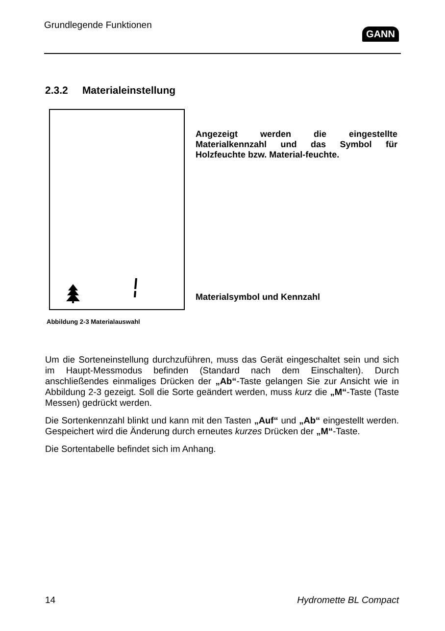Grundlegende Funktionen
GANN
2.3.2 Materialeinstellung
Abbildung 2-3 Materialauswahl
Angezeigt werden die eingestellte Materialkennzahl und das Symbol für Holzfeuchte bzw. Material-feuchte.
Materialsymbol und Kennzahl
Um die Sorteneinstellung durchzuführen, muss das Gerät eingeschaltet sein und sich im Haupt-Messmodus befinden (Standard nach dem Einschalten). Durch anschließendes einmaliges Drücken der „Ab“-Taste gelangen Sie zur Ansicht wie in Abbildung 2-3 gezeigt. Soll die Sorte geändert werden, muss kurz die „M“-Taste (Taste Messen) gedrückt werden.
Die Sortenkennzahl blinkt und kann mit den Tasten „Auf“ und „Ab“ eingestellt werden. Gespeichert wird die Änderung durch erneutes kurzes Drücken der „M“-Taste.
Die Sortentabelle befindet sich im Anhang.
14 Hydromette BL Compact